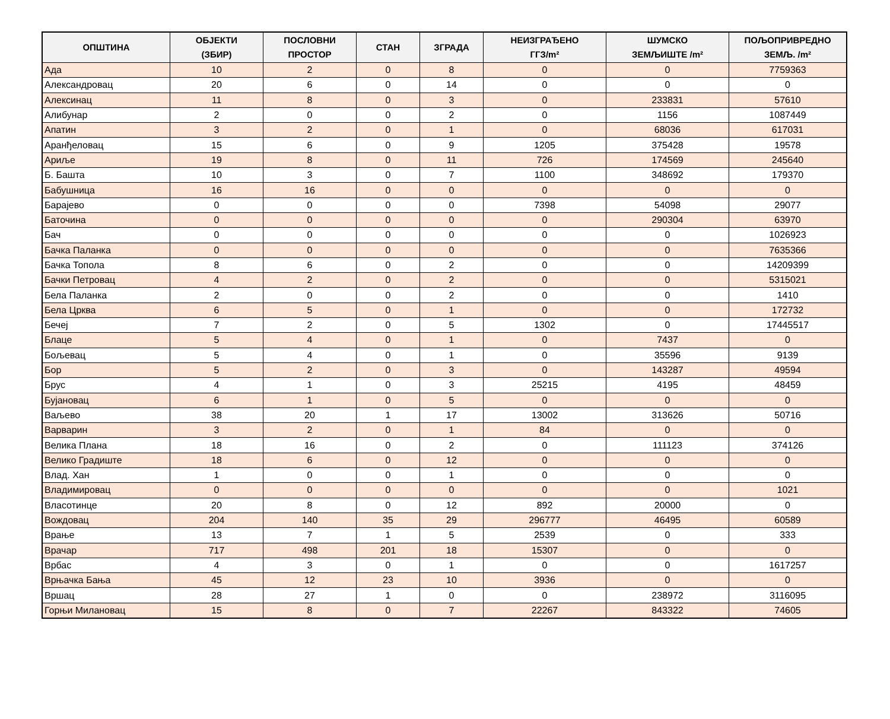| ОПШТИНА | ОБЈЕКТИ (ЗБИР) | ПОСЛОВНИ ПРОСТОР | СТАН | ЗГРАДА | НЕИЗГРАЂЕНО ГГЗ/m² | ШУМСКО ЗЕМЉИШТЕ /m² | ПОЉОПРИВРЕДНО ЗЕМЉ. /m² |
| --- | --- | --- | --- | --- | --- | --- | --- |
| Ада | 10 | 2 | 0 | 8 | 0 | 0 | 7759363 |
| Александровац | 20 | 6 | 0 | 14 | 0 | 0 | 0 |
| Алексинац | 11 | 8 | 0 | 3 | 0 | 233831 | 57610 |
| Алибунар | 2 | 0 | 0 | 2 | 0 | 1156 | 1087449 |
| Апатин | 3 | 2 | 0 | 1 | 0 | 68036 | 617031 |
| Аранђеловац | 15 | 6 | 0 | 9 | 1205 | 375428 | 19578 |
| Ариље | 19 | 8 | 0 | 11 | 726 | 174569 | 245640 |
| Б. Башта | 10 | 3 | 0 | 7 | 1100 | 348692 | 179370 |
| Бабушница | 16 | 16 | 0 | 0 | 0 | 0 | 0 |
| Барајево | 0 | 0 | 0 | 0 | 7398 | 54098 | 29077 |
| Баточина | 0 | 0 | 0 | 0 | 0 | 290304 | 63970 |
| Бач | 0 | 0 | 0 | 0 | 0 | 0 | 1026923 |
| Бачка Паланка | 0 | 0 | 0 | 0 | 0 | 0 | 7635366 |
| Бачка Топола | 8 | 6 | 0 | 2 | 0 | 0 | 14209399 |
| Бачки Петровац | 4 | 2 | 0 | 2 | 0 | 0 | 5315021 |
| Бела Паланка | 2 | 0 | 0 | 2 | 0 | 0 | 1410 |
| Бела Црква | 6 | 5 | 0 | 1 | 0 | 0 | 172732 |
| Бечеј | 7 | 2 | 0 | 5 | 1302 | 0 | 17445517 |
| Блаце | 5 | 4 | 0 | 1 | 0 | 7437 | 0 |
| Бољевац | 5 | 4 | 0 | 1 | 0 | 35596 | 9139 |
| Бор | 5 | 2 | 0 | 3 | 0 | 143287 | 49594 |
| Брус | 4 | 1 | 0 | 3 | 25215 | 4195 | 48459 |
| Бујановац | 6 | 1 | 0 | 5 | 0 | 0 | 0 |
| Ваљево | 38 | 20 | 1 | 17 | 13002 | 313626 | 50716 |
| Варварин | 3 | 2 | 0 | 1 | 84 | 0 | 0 |
| Велика Плана | 18 | 16 | 0 | 2 | 0 | 111123 | 374126 |
| Велико Градиште | 18 | 6 | 0 | 12 | 0 | 0 | 0 |
| Влад. Хан | 1 | 0 | 0 | 1 | 0 | 0 | 0 |
| Владимировац | 0 | 0 | 0 | 0 | 0 | 0 | 1021 |
| Власотинце | 20 | 8 | 0 | 12 | 892 | 20000 | 0 |
| Вождовац | 204 | 140 | 35 | 29 | 296777 | 46495 | 60589 |
| Врање | 13 | 7 | 1 | 5 | 2539 | 0 | 333 |
| Врачар | 717 | 498 | 201 | 18 | 15307 | 0 | 0 |
| Врбас | 4 | 3 | 0 | 1 | 0 | 0 | 1617257 |
| Врњачка Бања | 45 | 12 | 23 | 10 | 3936 | 0 | 0 |
| Вршац | 28 | 27 | 1 | 0 | 0 | 238972 | 3116095 |
| Горњи Милановац | 15 | 8 | 0 | 7 | 22267 | 843322 | 74605 |